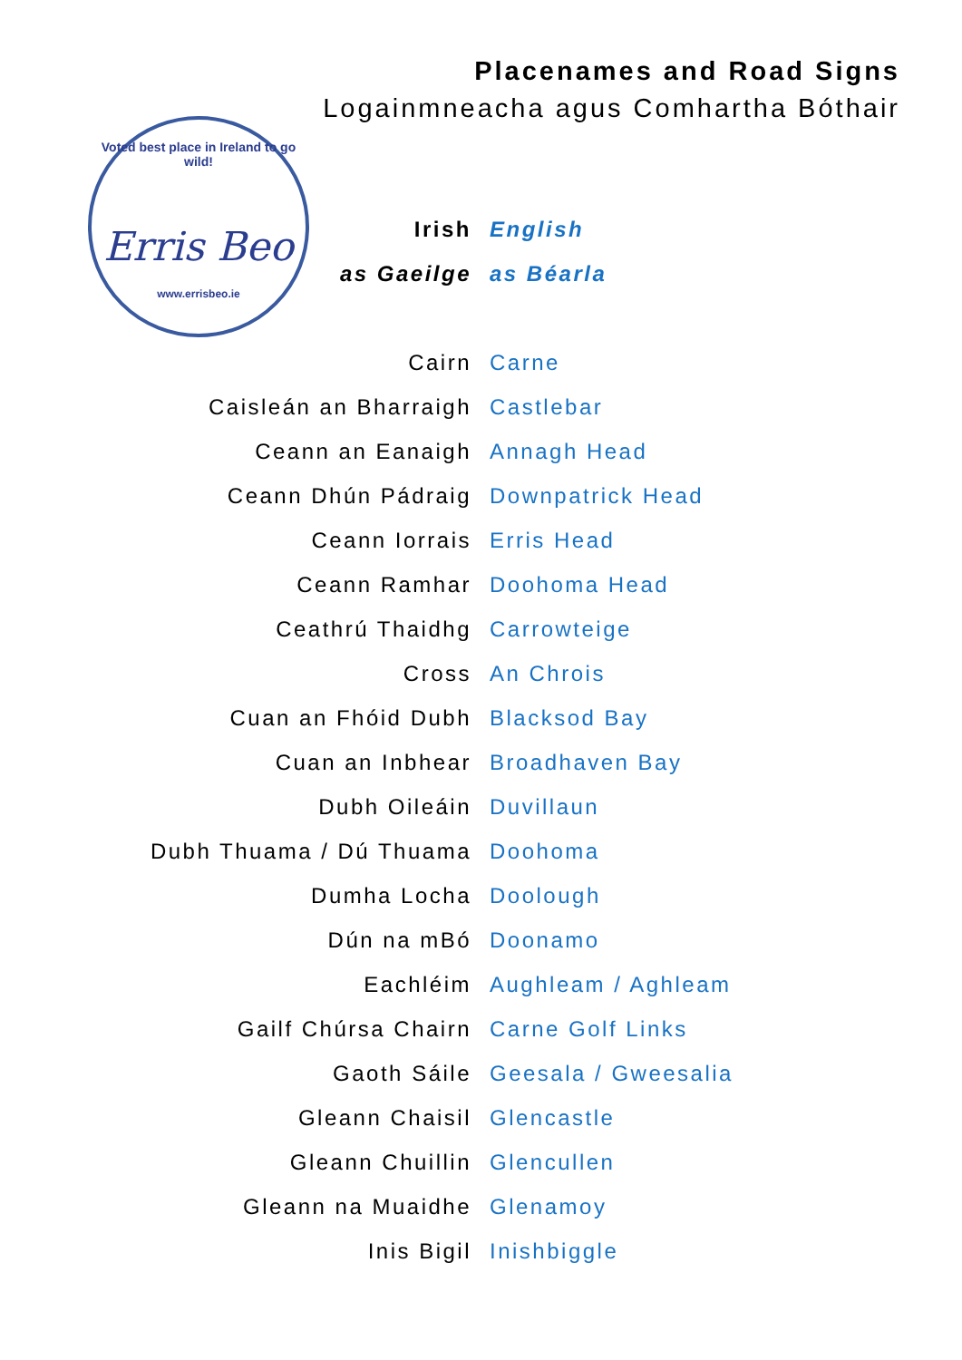Placenames and Road Signs
Logainmneacha agus Comhartha Bóthair
Voted best place in Ireland to go wild!
Erris Beo
www.errisbeo.ie
| Irish | English |
| as Gaeilge | as Béarla |
| Cairn | Carne |
| Caisleán an Bharraigh | Castlebar |
| Ceann an Eanaigh | Annagh Head |
| Ceann Dhún Pádraig | Downpatrick Head |
| Ceann Iorrais | Erris Head |
| Ceann Ramhar | Doohoma Head |
| Ceathrú Thaidhg | Carrowteige |
| Cross | An Chrois |
| Cuan an Fhóid Dubh | Blacksod Bay |
| Cuan an Inbhear | Broadhaven Bay |
| Dubh Oileáin | Duvillaun |
| Dubh Thuama / Dú Thuama | Doohoma |
| Dumha Locha | Doolough |
| Dún na mBó | Doonamo |
| Eachléim | Aughleam / Aghleam |
| Gailf Chúrsa Chairn | Carne Golf Links |
| Gaoth Sáile | Geesala / Gweesalia |
| Gleann Chaisil | Glencastle |
| Gleann Chuillin | Glencullen |
| Gleann na Muaidhe | Glenamoy |
| Inis Bigil | Inishbiggle |